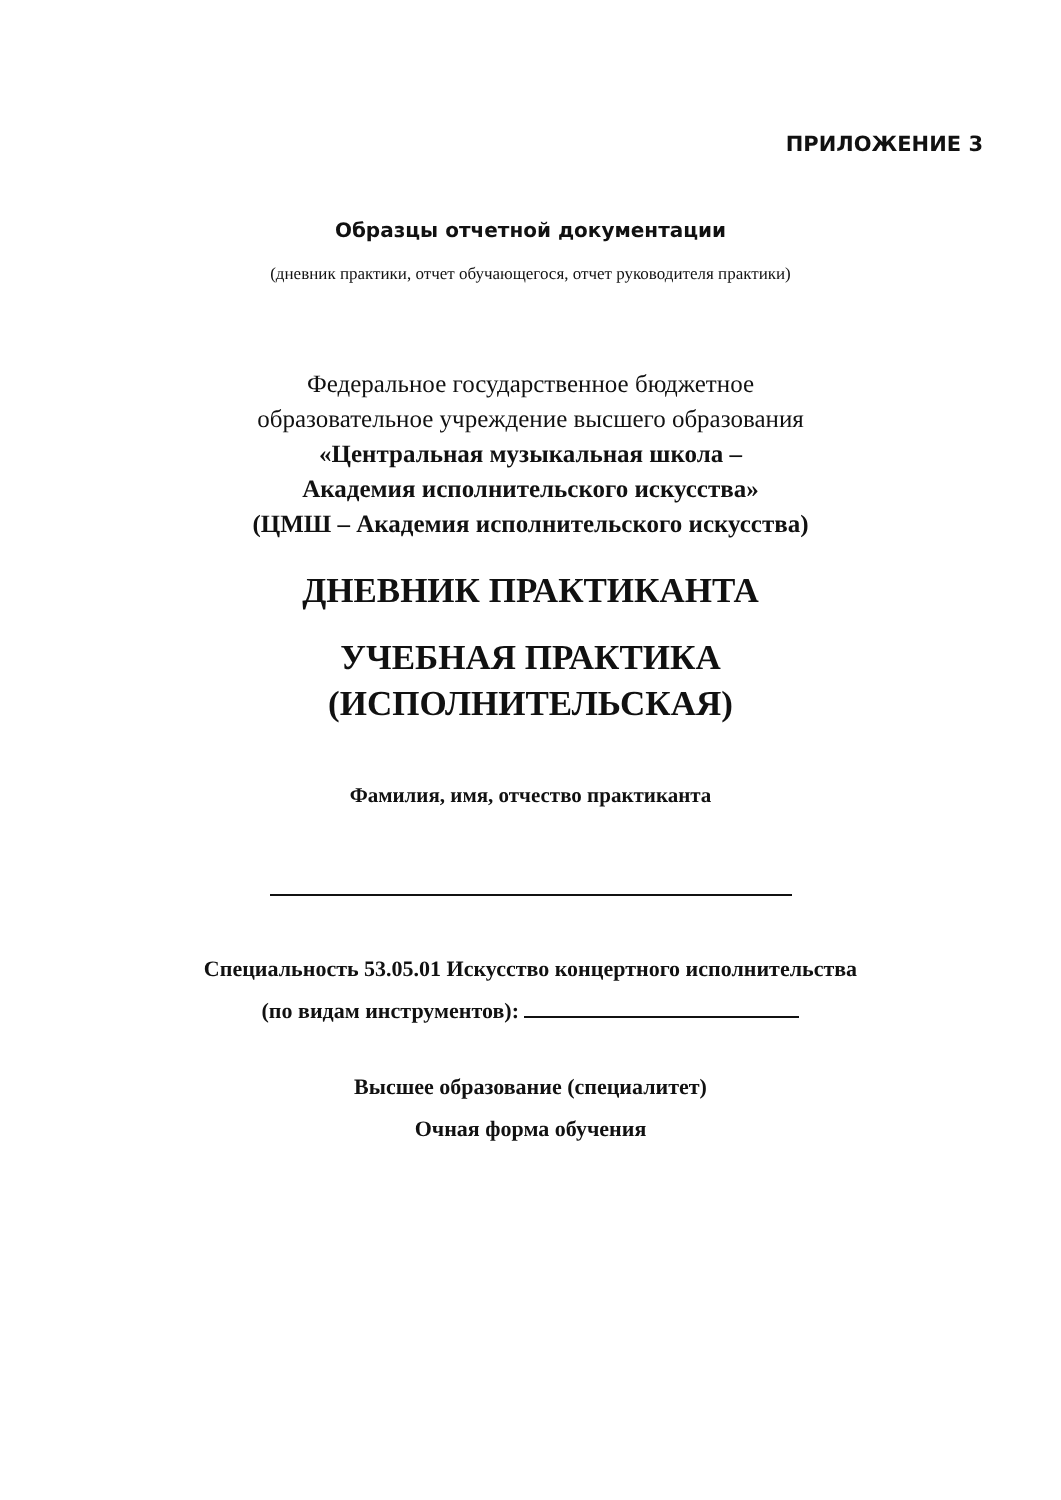ПРИЛОЖЕНИЕ 3
Образцы отчетной документации
(дневник практики, отчет обучающегося, отчет руководителя практики)
Федеральное государственное бюджетное
образовательное учреждение высшего образования
«Центральная музыкальная школа –
Академия исполнительского искусства»
(ЦМШ – Академия исполнительского искусства)
ДНЕВНИК ПРАКТИКАНТА
УЧЕБНАЯ ПРАКТИКА
(ИСПОЛНИТЕЛЬСКАЯ)
Фамилия, имя, отчество практиканта
Специальность 53.05.01 Искусство концертного исполнительства
(по видам инструментов):
Высшее образование (специалитет)
Очная форма обучения